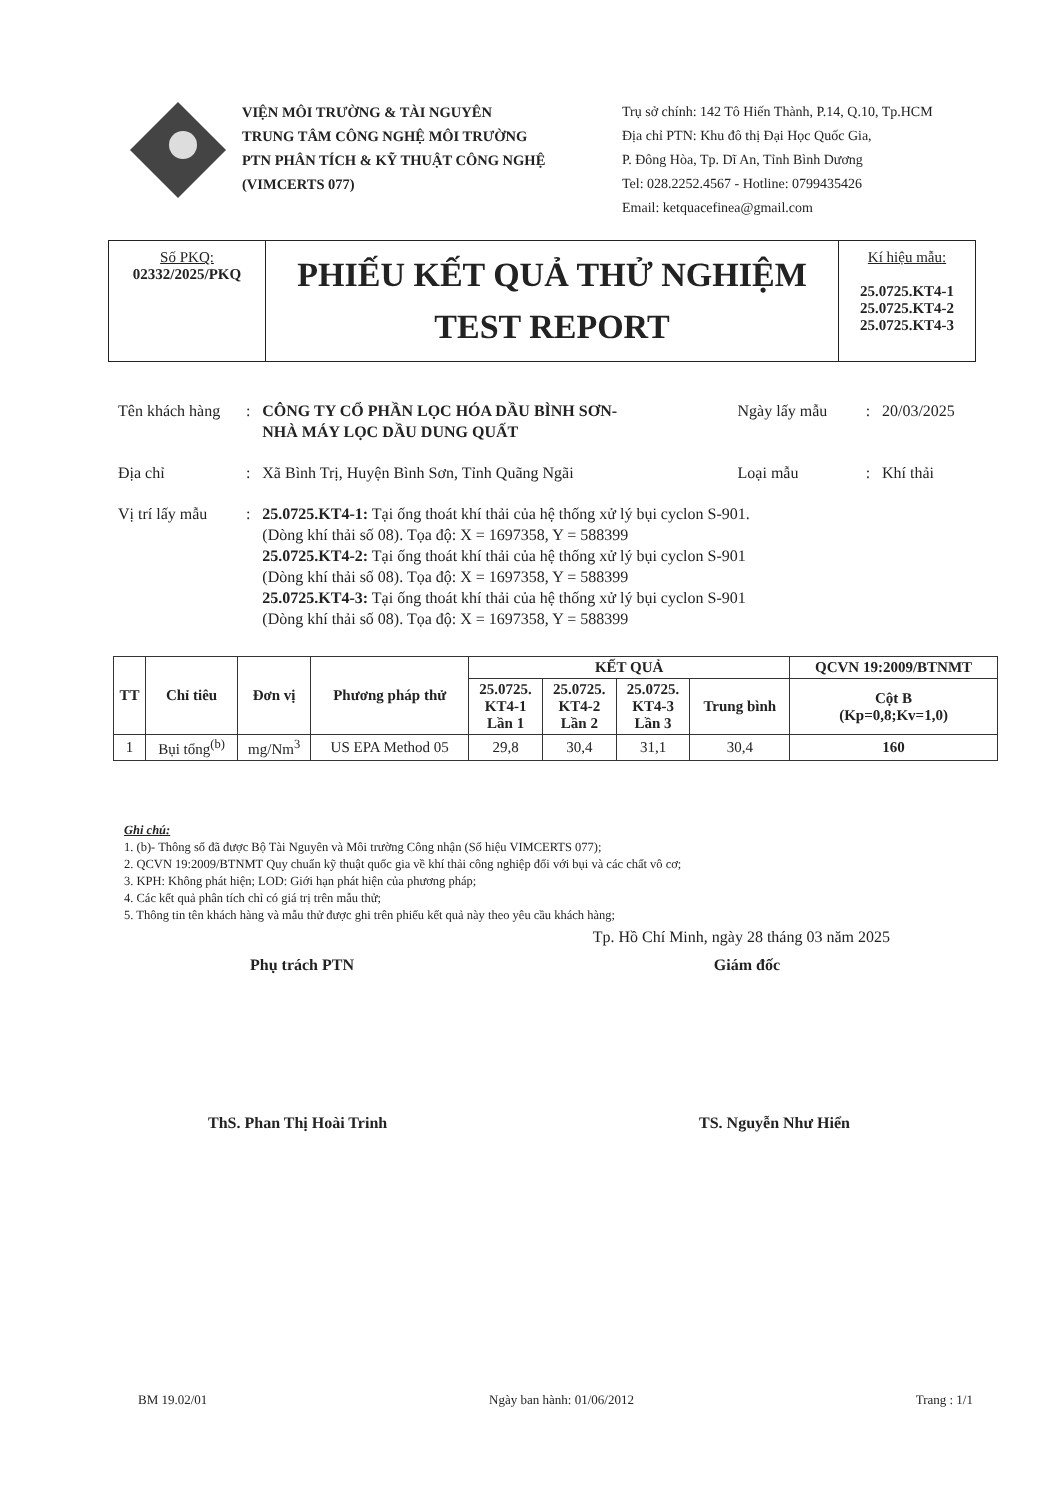VIỆN MÔI TRƯỜNG & TÀI NGUYÊN
TRUNG TÂM CÔNG NGHỆ MÔI TRƯỜNG
PTN PHÂN TÍCH & KỸ THUẬT CÔNG NGHỆ
(VIMCERTS 077)
Trụ sở chính: 142 Tô Hiến Thành, P.14, Q.10, Tp.HCM
Địa chỉ PTN: Khu đô thị Đại Học Quốc Gia,
P. Đông Hòa, Tp. Dĩ An, Tỉnh Bình Dương
Tel: 028.2252.4567 - Hotline: 0799435426
Email: ketquacefinea@gmail.com
| Số PKQ: 02332/2025/PKQ | PHIẾU KẾT QUẢ THỬ NGHIỆM TEST REPORT | Kí hiệu mẫu: 25.0725.KT4-1 25.0725.KT4-2 25.0725.KT4-3 |
| Tên khách hàng | : | CÔNG TY CỔ PHẦN LỌC HÓA DẦU BÌNH SƠN- NHÀ MÁY LỌC DẦU DUNG QUẤT | Ngày lấy mẫu | : | 20/03/2025 |
| Địa chỉ | : | Xã Bình Trị, Huyện Bình Sơn, Tỉnh Quãng Ngãi | Loại mẫu | : | Khí thải |
| Vị trí lấy mẫu | : | 25.0725.KT4-1: Tại ống thoát khí thải của hệ thống xử lý bụi cyclon S-901. (Dòng khí thải số 08). Tọa độ: X = 1697358, Y = 588399 25.0725.KT4-2: Tại ống thoát khí thải của hệ thống xử lý bụi cyclon S-901 (Dòng khí thải số 08). Tọa độ: X = 1697358, Y = 588399 25.0725.KT4-3: Tại ống thoát khí thải của hệ thống xử lý bụi cyclon S-901 (Dòng khí thải số 08). Tọa độ: X = 1697358, Y = 588399 | | | |
| TT | Chỉ tiêu | Đơn vị | Phương pháp thử | KẾT QUẢ | | | | QCVN 19:2009/BTNMT |
| --- | --- | --- | --- | --- | --- | --- | --- | --- |
| | | | | 25.0725. KT4-1 Lần 1 | 25.0725. KT4-2 Lần 2 | 25.0725. KT4-3 Lần 3 | Trung bình | Cột B (Kp=0,8;Kv=1,0) |
| 1 | Bụi tổng<sup>(b)</sup> | mg/Nm<sup>3</sup> | US EPA Method 05 | 29,8 | 30,4 | 31,1 | 30,4 | 160 |
Ghi chú:
1. (b)- Thông số đã được Bộ Tài Nguyên và Môi trường Công nhận (Số hiệu VIMCERTS 077);
2. QCVN 19:2009/BTNMT Quy chuẩn kỹ thuật quốc gia về khí thải công nghiệp đối với bụi và các chất vô cơ;
3. KPH: Không phát hiện; LOD: Giới hạn phát hiện của phương pháp;
4. Các kết quả phân tích chỉ có giá trị trên mẫu thử;
5. Thông tin tên khách hàng và mẫu thử được ghi trên phiếu kết quả này theo yêu cầu khách hàng;
Tp. Hồ Chí Minh, ngày 28 tháng 03 năm 2025
Phụ trách PTN Giám đốc
ThS. Phan Thị Hoài Trinh TS. Nguyễn Như Hiển
BM 19.02/01 Ngày ban hành: 01/06/2012 Trang : 1/1